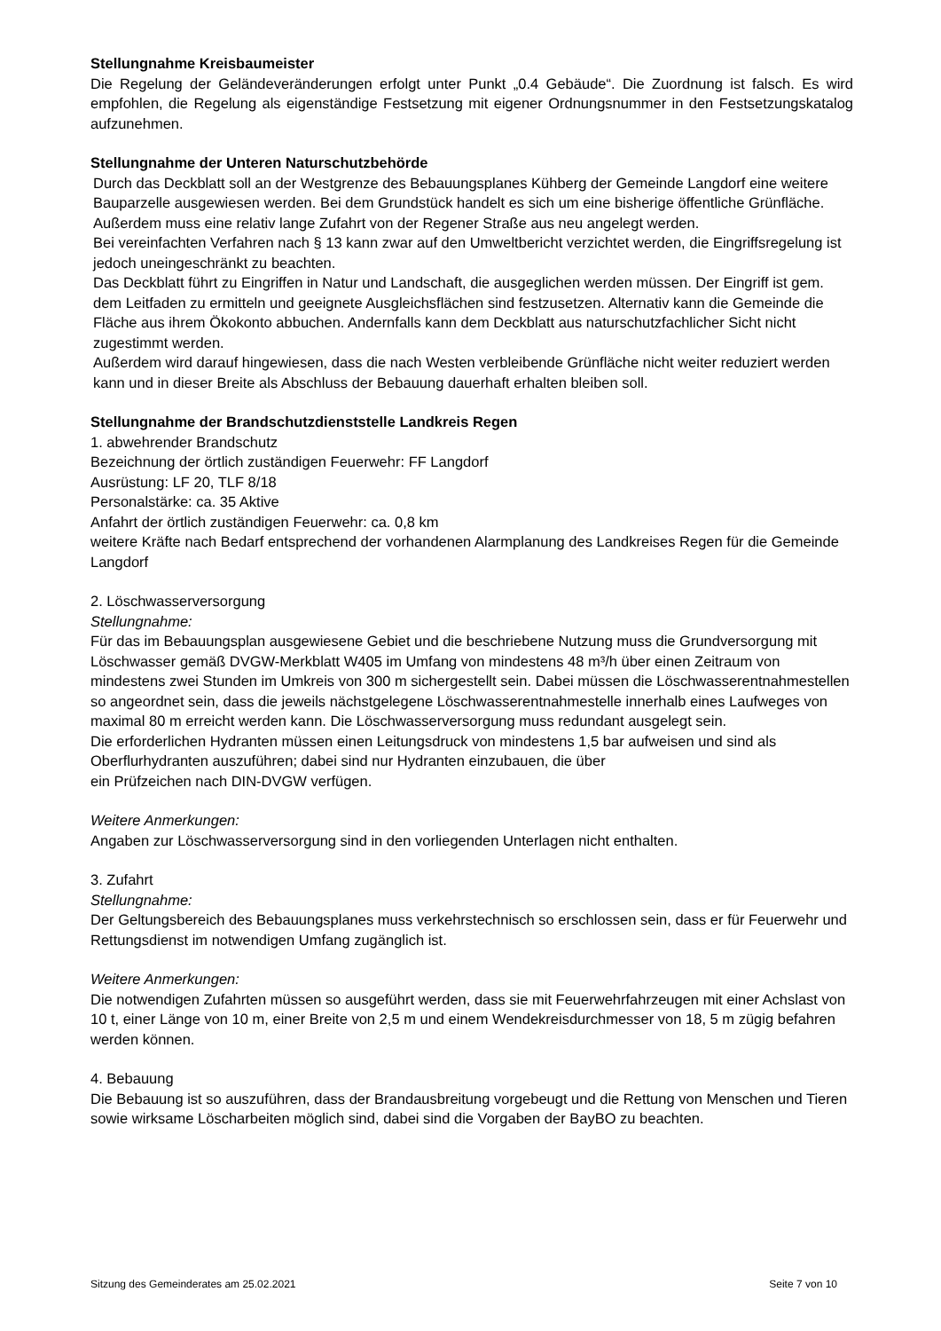Stellungnahme Kreisbaumeister
Die Regelung der Geländeveränderungen erfolgt unter Punkt „0.4 Gebäude“. Die Zuordnung ist falsch. Es wird empfohlen, die Regelung als eigenständige Festsetzung mit eigener Ordnungsnummer in den Festsetzungskatalog aufzunehmen.
Stellungnahme der Unteren Naturschutzbehörde
Durch das Deckblatt soll an der Westgrenze des Bebauungsplanes Kühberg der Gemeinde Langdorf eine weitere Bauparzelle ausgewiesen werden. Bei dem Grundstück handelt es sich um eine bisherige öffentliche Grünfläche. Außerdem muss eine relativ lange Zufahrt von der Regener Straße aus neu angelegt werden.
Bei vereinfachten Verfahren nach § 13 kann zwar auf den Umweltbericht verzichtet werden, die Eingriffsregelung ist jedoch uneingeschränkt zu beachten.
Das Deckblatt führt zu Eingriffen in Natur und Landschaft, die ausgeglichen werden müssen. Der Eingriff ist gem. dem Leitfaden zu ermitteln und geeignete Ausgleichsflächen sind festzusetzen. Alternativ kann die Gemeinde die Fläche aus ihrem Ökokonto abbuchen. Andernfalls kann dem Deckblatt aus naturschutzfachlicher Sicht nicht zugestimmt werden.
Außerdem wird darauf hingewiesen, dass die nach Westen verbleibende Grünfläche nicht weiter reduziert werden kann und in dieser Breite als Abschluss der Bebauung dauerhaft erhalten bleiben soll.
Stellungnahme der Brandschutzdienststelle Landkreis Regen
1. abwehrender Brandschutz
Bezeichnung der örtlich zuständigen Feuerwehr: FF Langdorf
Ausrüstung: LF 20, TLF 8/18
Personalstärke: ca. 35 Aktive
Anfahrt der örtlich zuständigen Feuerwehr: ca. 0,8 km
weitere Kräfte nach Bedarf entsprechend der vorhandenen Alarmplanung des Landkreises Regen für die Gemeinde Langdorf
2. Löschwasserversorgung
Stellungnahme:
Für das im Bebauungsplan ausgewiesene Gebiet und die beschriebene Nutzung muss die Grundversorgung mit Löschwasser gemäß DVGW-Merkblatt W405 im Umfang von mindestens 48 m³/h über einen Zeitraum von mindestens zwei Stunden im Umkreis von 300 m sichergestellt sein. Dabei müssen die Löschwasserentnahmestellen so angeordnet sein, dass die jeweils nächstgelegene Löschwasserentnahmestelle innerhalb eines Laufweges von maximal 80 m erreicht werden kann. Die Löschwasserversorgung muss redundant ausgelegt sein.
Die erforderlichen Hydranten müssen einen Leitungsdruck von mindestens 1,5 bar aufweisen und sind als Oberflurhydranten auszuführen; dabei sind nur Hydranten einzubauen, die über
ein Prüfzeichen nach DIN-DVGW verfügen.
Weitere Anmerkungen:
Angaben zur Löschwasserversorgung sind in den vorliegenden Unterlagen nicht enthalten.
3. Zufahrt
Stellungnahme:
Der Geltungsbereich des Bebauungsplanes muss verkehrstechnisch so erschlossen sein, dass er für Feuerwehr und Rettungsdienst im notwendigen Umfang zugänglich ist.
Weitere Anmerkungen:
Die notwendigen Zufahrten müssen so ausgeführt werden, dass sie mit Feuerwehrfahrzeugen mit einer Achslast von 10 t, einer Länge von 10 m, einer Breite von 2,5 m und einem Wendekreisdurchmesser von 18, 5 m zügig befahren werden können.
4. Bebauung
Die Bebauung ist so auszuführen, dass der Brandausbreitung vorgebeugt und die Rettung von Menschen und Tieren sowie wirksame Löscharbeiten möglich sind, dabei sind die Vorgaben der BayBO zu beachten.
Sitzung des Gemeinderates am 25.02.2021 Seite 7 von 10